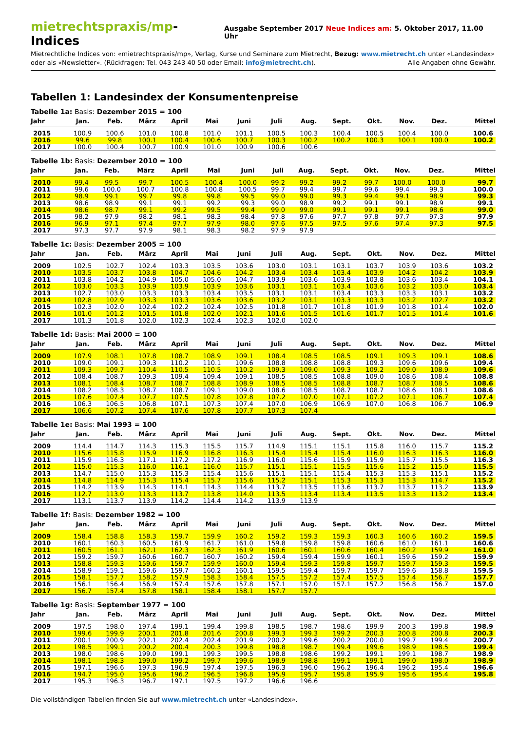mietrechtspraxis/mp-Indices
Ausgabe September 2017 Neue Indices am: 5. Oktober 2017, 11.00 Uhr
Mietrechtliche Indices von: «mietrechtspraxis/mp», Verlag, Kurse und Seminare zum Mietrecht, Bezug: www.mietrecht.ch unter «Landesindex» oder als «Newsletter». (Rückfragen: Tel. 043 243 40 50 oder Email: info@mietrecht.ch). Alle Angaben ohne Gewähr.
Tabellen 1: Landesindex der Konsumentenpreise
Tabelle 1a: Basis: Dezember 2015 = 100
| Jahr | Jan. | Feb. | März | April | Mai | Juni | Juli | Aug. | Sept. | Okt. | Nov. | Dez. | Mittel |
| --- | --- | --- | --- | --- | --- | --- | --- | --- | --- | --- | --- | --- | --- |
| 2015 | 100.9 | 100.6 | 101.0 | 100.8 | 101.0 | 101.1 | 100.5 | 100.3 | 100.4 | 100.5 | 100.4 | 100.0 | 100.6 |
| 2016 | 99.6 | 99.8 | 100.1 | 100.4 | 100.6 | 100.7 | 100.3 | 100.2 | 100.2 | 100.3 | 100.1 | 100.0 | 100.2 |
| 2017 | 100.0 | 100.4 | 100.7 | 100.9 | 101.0 | 100.9 | 100.6 | 100.6 | | | | | |
Tabelle 1b: Basis: Dezember 2010 = 100
| Jahr | Jan. | Feb. | März | April | Mai | Juni | Juli | Aug. | Sept. | Okt. | Nov. | Dez. | Mittel |
| --- | --- | --- | --- | --- | --- | --- | --- | --- | --- | --- | --- | --- | --- |
| 2010 | 99.4 | 99.5 | 99.7 | 100.5 | 100.4 | 100.0 | 99.2 | 99.2 | 99.2 | 99.7 | 100.0 | 100.0 | 99.7 |
| 2011 | 99.6 | 100.0 | 100.7 | 100.8 | 100.8 | 100.5 | 99.7 | 99.4 | 99.7 | 99.6 | 99.4 | 99.3 | 100.0 |
| 2012 | 98.9 | 99.1 | 99.7 | 99.8 | 99.8 | 99.5 | 99.0 | 99.0 | 99.3 | 99.4 | 99.1 | 98.9 | 99.3 |
| 2013 | 98.6 | 98.9 | 99.1 | 99.1 | 99.2 | 99.3 | 99.0 | 98.9 | 99.2 | 99.1 | 99.1 | 98.9 | 99.1 |
| 2014 | 98.6 | 98.7 | 99.1 | 99.2 | 99.5 | 99.4 | 99.0 | 99.0 | 99.1 | 99.1 | 99.1 | 98.6 | 99.0 |
| 2015 | 98.2 | 97.9 | 98.2 | 98.1 | 98.3 | 98.4 | 97.8 | 97.6 | 97.7 | 97.8 | 97.7 | 97.3 | 97.9 |
| 2016 | 96.9 | 97.1 | 97.4 | 97.7 | 97.9 | 98.0 | 97.6 | 97.5 | 97.5 | 97.6 | 97.4 | 97.3 | 97.5 |
| 2017 | 97.3 | 97.7 | 97.9 | 98.1 | 98.3 | 98.2 | 97.9 | 97.9 | | | | | |
Tabelle 1c: Basis: Dezember 2005 = 100
| Jahr | Jan. | Feb. | März | April | Mai | Juni | Juli | Aug. | Sept. | Okt. | Nov. | Dez. | Mittel |
| --- | --- | --- | --- | --- | --- | --- | --- | --- | --- | --- | --- | --- | --- |
| 2009 | 102.5 | 102.7 | 102.4 | 103.3 | 103.5 | 103.6 | 103.0 | 103.1 | 103.1 | 103.7 | 103.9 | 103.6 | 103.2 |
| 2010 | 103.5 | 103.7 | 103.8 | 104.7 | 104.6 | 104.2 | 103.4 | 103.4 | 103.4 | 103.9 | 104.2 | 104.2 | 103.9 |
| 2011 | 103.8 | 104.2 | 104.9 | 105.0 | 105.0 | 104.7 | 103.9 | 103.6 | 103.9 | 103.8 | 103.6 | 103.4 | 104.1 |
| 2012 | 103.0 | 103.3 | 103.9 | 103.9 | 103.9 | 103.6 | 103.1 | 103.1 | 103.4 | 103.6 | 103.2 | 103.0 | 103.4 |
| 2013 | 102.7 | 103.0 | 103.3 | 103.3 | 103.4 | 103.5 | 103.1 | 103.1 | 103.4 | 103.3 | 103.3 | 103.1 | 103.2 |
| 2014 | 102.8 | 102.9 | 103.3 | 103.3 | 103.6 | 103.6 | 103.2 | 103.1 | 103.3 | 103.3 | 103.2 | 102.7 | 103.2 |
| 2015 | 102.3 | 102.0 | 102.4 | 102.2 | 102.4 | 102.5 | 101.8 | 101.7 | 101.8 | 101.9 | 101.8 | 101.4 | 102.0 |
| 2016 | 101.0 | 101.2 | 101.5 | 101.8 | 102.0 | 102.1 | 101.6 | 101.5 | 101.6 | 101.7 | 101.5 | 101.4 | 101.6 |
| 2017 | 101.3 | 101.8 | 102.0 | 102.3 | 102.4 | 102.3 | 102.0 | 102.0 | | | | | |
Tabelle 1d: Basis: Mai 2000 = 100
| Jahr | Jan. | Feb. | März | April | Mai | Juni | Juli | Aug. | Sept. | Okt. | Nov. | Dez. | Mittel |
| --- | --- | --- | --- | --- | --- | --- | --- | --- | --- | --- | --- | --- | --- |
| 2009 | 107.9 | 108.1 | 107.8 | 108.7 | 108.9 | 109.1 | 108.4 | 108.5 | 108.5 | 109.1 | 109.3 | 109.1 | 108.6 |
| 2010 | 109.0 | 109.1 | 109.3 | 110.2 | 110.1 | 109.6 | 108.8 | 108.8 | 108.8 | 109.3 | 109.6 | 109.6 | 109.4 |
| 2011 | 109.3 | 109.7 | 110.4 | 110.5 | 110.5 | 110.2 | 109.3 | 109.0 | 109.3 | 109.2 | 109.0 | 108.9 | 109.6 |
| 2012 | 108.4 | 108.7 | 109.3 | 109.4 | 109.4 | 109.1 | 108.5 | 108.5 | 108.8 | 109.0 | 108.6 | 108.4 | 108.8 |
| 2013 | 108.1 | 108.4 | 108.7 | 108.7 | 108.8 | 108.9 | 108.5 | 108.5 | 108.8 | 108.7 | 108.7 | 108.5 | 108.6 |
| 2014 | 108.2 | 108.3 | 108.7 | 108.7 | 109.1 | 109.0 | 108.6 | 108.5 | 108.7 | 108.7 | 108.6 | 108.1 | 108.6 |
| 2015 | 107.6 | 107.4 | 107.7 | 107.5 | 107.8 | 107.8 | 107.2 | 107.0 | 107.1 | 107.2 | 107.1 | 106.7 | 107.4 |
| 2016 | 106.3 | 106.5 | 106.8 | 107.1 | 107.3 | 107.4 | 107.0 | 106.9 | 106.9 | 107.0 | 106.8 | 106.7 | 106.9 |
| 2017 | 106.6 | 107.2 | 107.4 | 107.6 | 107.8 | 107.7 | 107.3 | 107.4 | | | | | |
Tabelle 1e: Basis: Mai 1993 = 100
| Jahr | Jan. | Feb. | März | April | Mai | Juni | Juli | Aug. | Sept. | Okt. | Nov. | Dez. | Mittel |
| --- | --- | --- | --- | --- | --- | --- | --- | --- | --- | --- | --- | --- | --- |
| 2009 | 114.4 | 114.7 | 114.3 | 115.3 | 115.5 | 115.7 | 114.9 | 115.1 | 115.1 | 115.8 | 116.0 | 115.7 | 115.2 |
| 2010 | 115.6 | 115.8 | 115.9 | 116.9 | 116.8 | 116.3 | 115.4 | 115.4 | 115.4 | 116.0 | 116.3 | 116.3 | 116.0 |
| 2011 | 115.9 | 116.3 | 117.1 | 117.2 | 117.2 | 116.9 | 116.0 | 115.6 | 115.9 | 115.9 | 115.7 | 115.5 | 116.3 |
| 2012 | 115.0 | 115.3 | 116.0 | 116.1 | 116.0 | 115.7 | 115.1 | 115.1 | 115.5 | 115.6 | 115.2 | 115.0 | 115.5 |
| 2013 | 114.7 | 115.0 | 115.3 | 115.3 | 115.4 | 115.6 | 115.1 | 115.1 | 115.4 | 115.3 | 115.3 | 115.1 | 115.2 |
| 2014 | 114.8 | 114.9 | 115.3 | 115.4 | 115.7 | 115.6 | 115.2 | 115.1 | 115.3 | 115.3 | 115.3 | 114.7 | 115.2 |
| 2015 | 114.2 | 113.9 | 114.3 | 114.1 | 114.3 | 114.4 | 113.7 | 113.5 | 113.6 | 113.7 | 113.7 | 113.2 | 113.9 |
| 2016 | 112.7 | 113.0 | 113.3 | 113.7 | 113.8 | 114.0 | 113.5 | 113.4 | 113.4 | 113.5 | 113.3 | 113.2 | 113.4 |
| 2017 | 113.1 | 113.7 | 113.9 | 114.2 | 114.4 | 114.2 | 113.9 | 113.9 | | | | | |
Tabelle 1f: Basis: Dezember 1982 = 100
| Jahr | Jan. | Feb. | März | April | Mai | Juni | Juli | Aug. | Sept. | Okt. | Nov. | Dez. | Mittel |
| --- | --- | --- | --- | --- | --- | --- | --- | --- | --- | --- | --- | --- | --- |
| 2009 | 158.4 | 158.8 | 158.3 | 159.7 | 159.9 | 160.2 | 159.2 | 159.3 | 159.3 | 160.3 | 160.6 | 160.2 | 159.5 |
| 2010 | 160.1 | 160.3 | 160.5 | 161.9 | 161.7 | 161.0 | 159.8 | 159.8 | 159.8 | 160.6 | 161.0 | 161.1 | 160.6 |
| 2011 | 160.5 | 161.1 | 162.1 | 162.3 | 162.3 | 161.9 | 160.6 | 160.1 | 160.6 | 160.4 | 160.2 | 159.9 | 161.0 |
| 2012 | 159.2 | 159.7 | 160.6 | 160.7 | 160.7 | 160.2 | 159.4 | 159.4 | 159.9 | 160.1 | 159.6 | 159.2 | 159.9 |
| 2013 | 158.8 | 159.3 | 159.6 | 159.7 | 159.9 | 160.0 | 159.4 | 159.3 | 159.8 | 159.7 | 159.7 | 159.3 | 159.5 |
| 2014 | 158.9 | 159.1 | 159.6 | 159.7 | 160.2 | 160.1 | 159.5 | 159.4 | 159.7 | 159.7 | 159.6 | 158.8 | 159.5 |
| 2015 | 158.1 | 157.7 | 158.2 | 157.9 | 158.3 | 158.4 | 157.5 | 157.2 | 157.4 | 157.5 | 157.4 | 156.7 | 157.7 |
| 2016 | 156.1 | 156.4 | 156.9 | 157.4 | 157.6 | 157.8 | 157.1 | 157.0 | 157.1 | 157.2 | 156.8 | 156.7 | 157.0 |
| 2017 | 156.7 | 157.4 | 157.8 | 158.1 | 158.4 | 158.1 | 157.7 | 157.7 | | | | | |
Tabelle 1g: Basis: September 1977 = 100
| Jahr | Jan. | Feb. | März | April | Mai | Juni | Juli | Aug. | Sept. | Okt. | Nov. | Dez. | Mittel |
| --- | --- | --- | --- | --- | --- | --- | --- | --- | --- | --- | --- | --- | --- |
| 2009 | 197.5 | 198.0 | 197.4 | 199.1 | 199.4 | 199.8 | 198.5 | 198.7 | 198.6 | 199.9 | 200.3 | 199.8 | 198.9 |
| 2010 | 199.6 | 199.9 | 200.1 | 201.8 | 201.6 | 200.8 | 199.3 | 199.3 | 199.2 | 200.3 | 200.8 | 200.8 | 200.3 |
| 2011 | 200.1 | 200.9 | 202.1 | 202.4 | 202.4 | 201.9 | 200.2 | 199.6 | 200.2 | 200.0 | 199.7 | 199.4 | 200.7 |
| 2012 | 198.5 | 199.1 | 200.2 | 200.4 | 200.3 | 199.8 | 198.8 | 198.7 | 199.4 | 199.6 | 198.9 | 198.5 | 199.4 |
| 2013 | 198.0 | 198.6 | 199.0 | 199.1 | 199.3 | 199.5 | 198.8 | 198.6 | 199.2 | 199.1 | 199.1 | 198.7 | 198.9 |
| 2014 | 198.1 | 198.3 | 199.0 | 199.2 | 199.7 | 199.6 | 198.9 | 198.8 | 199.1 | 199.1 | 199.0 | 198.0 | 198.9 |
| 2015 | 197.1 | 196.6 | 197.3 | 196.9 | 197.4 | 197.5 | 196.3 | 196.0 | 196.2 | 196.4 | 196.2 | 195.4 | 196.6 |
| 2016 | 194.7 | 195.0 | 195.6 | 196.2 | 196.5 | 196.8 | 195.9 | 195.7 | 195.8 | 195.9 | 195.6 | 195.4 | 195.8 |
| 2017 | 195.3 | 196.3 | 196.7 | 197.1 | 197.5 | 197.2 | 196.6 | 196.6 | | | | | |
Die vollständigen Tabellen finden Sie auf www.mietrecht.ch unter «Landesindex».